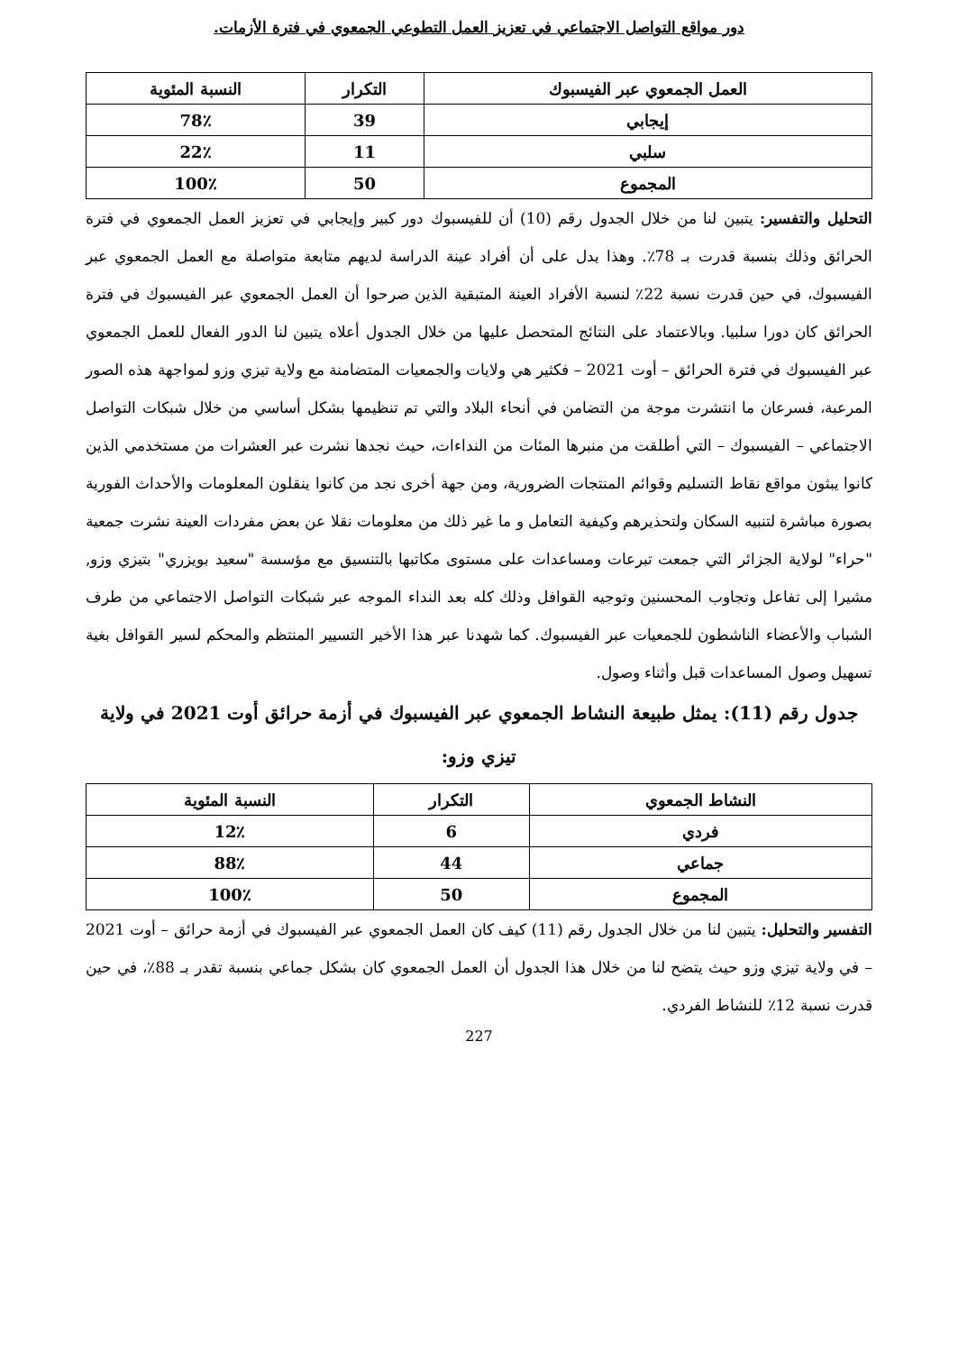دور مواقع التواصل الاجتماعي في تعزيز العمل التطوعي الجمعوي في فترة الأزمات.
| العمل الجمعوي عبر الفيسبوك | التكرار | النسبة المئوية |
| --- | --- | --- |
| إيجابي | 39 | 78٪ |
| سلبي | 11 | 22٪ |
| المجموع | 50 | 100٪ |
التحليل والتفسير: يتبين لنا من خلال الجدول رقم (10) أن للفيسبوك دور كبير وإيجابي في تعزيز العمل الجمعوي في فترة الحرائق وذلك بنسبة قدرت بـ 78٪. وهذا يدل على أن أفراد عينة الدراسة لديهم متابعة متواصلة مع العمل الجمعوي عبر الفيسبوك، في حين قدرت نسبة 22٪ لنسبة الأفراد العينة المتبقية الذين صرحوا أن العمل الجمعوي عبر الفيسبوك في فترة الحرائق كان دورا سلبيا. وبالاعتماد على النتائج المتحصل عليها من خلال الجدول أعلاه يتبين لنا الدور الفعال للعمل الجمعوي عبر الفيسبوك في فترة الحرائق – أوت 2021 – فكثير هي ولايات والجمعيات المتضامنة مع ولاية تيزي وزو لمواجهة هذه الصور المرعبة، فسرعان ما انتشرت موجة من التضامن في أنحاء البلاد والتي تم تنظيمها بشكل أساسي من خلال شبكات التواصل الاجتماعي – الفيسبوك – التي أطلقت من منبرها المئات من النداءات، حيث نجدها نشرت عبر العشرات من مستخدمي الذين كانوا يبثون مواقع نقاط التسليم وقوائم المنتجات الضرورية، ومن جهة أخرى نجد من كانوا ينقلون المعلومات والأحداث الفورية بصورة مباشرة لتنبيه السكان ولتحذيرهم وكيفية التعامل و ما غير ذلك من معلومات نقلا عن بعض مفردات العينة نشرت جمعية "حراء" لولاية الجزائر التي جمعت تبرعات ومساعدات على مستوى مكاتبها بالتنسيق مع مؤسسة "سعيد بويزري" بتيزي وزو, مشيرا إلى تفاعل وتجاوب المحسنين وتوجيه القوافل وذلك كله بعد النداء الموجه عبر شبكات التواصل الاجتماعي من طرف الشباب والأعضاء الناشطون للجمعيات عبر الفيسبوك. كما شهدنا عبر هذا الأخير التسيير المنتظم والمحكم لسير القوافل بغية تسهيل وصول المساعدات قبل وأثناء وصول.
جدول رقم (11): يمثل طبيعة النشاط الجمعوي عبر الفيسبوك في أزمة حرائق أوت 2021 في ولاية تيزي وزو:
| النشاط الجمعوي | التكرار | النسبة المئوية |
| --- | --- | --- |
| فردي | 6 | 12٪ |
| جماعي | 44 | 88٪ |
| المجموع | 50 | 100٪ |
التفسير والتحليل: يتبين لنا من خلال الجدول رقم (11) كيف كان العمل الجمعوي عبر الفيسبوك في أزمة حرائق – أوت 2021 – في ولاية تيزي وزو حيث يتضح لنا من خلال هذا الجدول أن العمل الجمعوي كان بشكل جماعي بنسبة تقدر بـ 88٪، في حين قدرت نسبة 12٪ للنشاط الفردي.
227